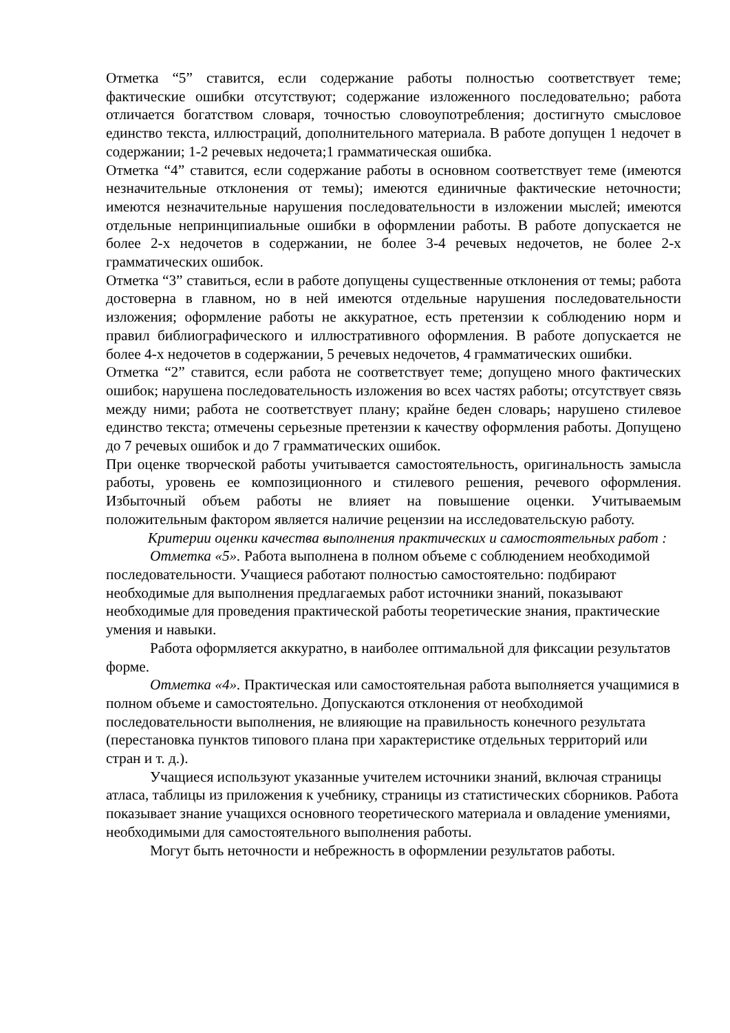Отметка “5” ставится, если содержание работы полностью соответствует теме; фактические ошибки отсутствуют; содержание изложенного последовательно; работа отличается богатством словаря, точностью словоупотребления; достигнуто смысловое единство текста, иллюстраций, дополнительного материала. В работе допущен 1 недочет в содержании; 1-2 речевых недочета;1 грамматическая ошибка.
Отметка “4” ставится, если содержание работы в основном соответствует теме (имеются незначительные отклонения от темы); имеются единичные фактические неточности; имеются незначительные нарушения последовательности в изложении мыслей; имеются отдельные непринципиальные ошибки в оформлении работы. В работе допускается не более 2-х недочетов в содержании, не более 3-4 речевых недочетов, не более 2-х грамматических ошибок.
Отметка “3” ставиться, если в работе допущены существенные отклонения от темы; работа достоверна в главном, но в ней имеются отдельные нарушения последовательности изложения; оформление работы не аккуратное, есть претензии к соблюдению норм и правил библиографического и иллюстративного оформления. В работе допускается не более 4-х недочетов в содержании, 5 речевых недочетов, 4 грамматических ошибки.
Отметка “2” ставится, если работа не соответствует теме; допущено много фактических ошибок; нарушена последовательность изложения во всех частях работы; отсутствует связь между ними; работа не соответствует плану; крайне беден словарь; нарушено стилевое единство текста; отмечены серьезные претензии к качеству оформления работы. Допущено до 7 речевых ошибок и до 7 грамматических ошибок.
При оценке творческой работы учитывается самостоятельность, оригинальность замысла работы, уровень ее композиционного и стилевого решения, речевого оформления. Избыточный объем работы не влияет на повышение оценки. Учитываемым положительным фактором является наличие рецензии на исследовательскую работу.
Критерии оценки качества выполнения практических и самостоятельных работ :
Отметка «5». Работа выполнена в полном объеме с соблюдением необходимой последовательности. Учащиеся работают полностью самостоятельно: подбирают необходимые для выполнения предлагаемых работ источники знаний, показывают необходимые для проведения практической работы теоретические знания, практические умения и навыки.
Работа оформляется аккуратно, в наиболее оптимальной для фиксации результатов форме.
Отметка «4». Практическая или самостоятельная работа выполняется учащимися в полном объеме и самостоятельно. Допускаются отклонения от необходимой последовательности выполнения, не влияющие на правильность конечного результата (перестановка пунктов типового плана при характеристике отдельных территорий или стран и т. д.).
Учащиеся используют указанные учителем источники знаний, включая страницы атласа, таблицы из приложения к учебнику, страницы из статистических сборников. Работа показывает знание учащихся основного теоретического материала и овладение умениями, необходимыми для самостоятельного выполнения работы.
Могут быть неточности и небрежность в оформлении результатов работы.